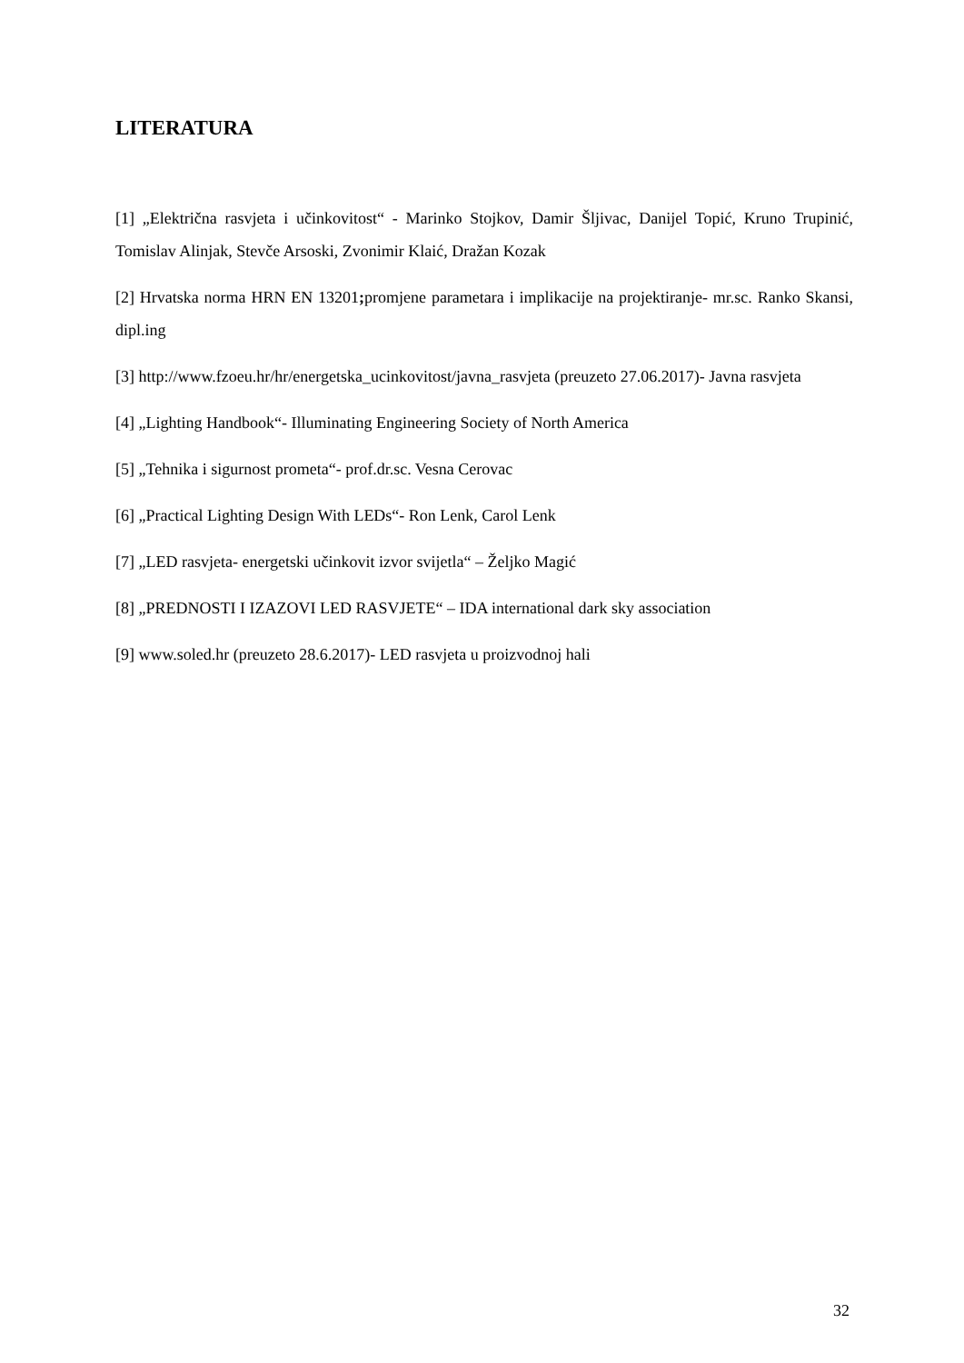LITERATURA
[1] „Električna rasvjeta i učinkovitost“ - Marinko Stojkov, Damir Šljivac, Danijel Topić, Kruno Trupinić, Tomislav Alinjak, Stevče Arsoski, Zvonimir Klaić, Dražan Kozak
[2] Hrvatska norma HRN EN 13201; promjene parametara i implikacije na projektiranje- mr.sc. Ranko Skansi, dipl.ing
[3] http://www.fzoeu.hr/hr/energetska_ucinkovitost/javna_rasvjeta (preuzeto 27.06.2017)- Javna rasvjeta
[4] „Lighting Handbook“- Illuminating Engineering Society of North America
[5] „Tehnika i sigurnost prometa“- prof.dr.sc. Vesna Cerovac
[6] „Practical Lighting Design With LEDs“- Ron Lenk, Carol Lenk
[7] „LED rasvjeta- energetski učinkovit izvor svijetla“ – Željko Magić
[8] „PREDNOSTI I IZAZOVI LED RASVJETE“ – IDA international dark sky association
[9] www.soled.hr (preuzeto 28.6.2017)- LED rasvjeta u proizvodnoj hali
32